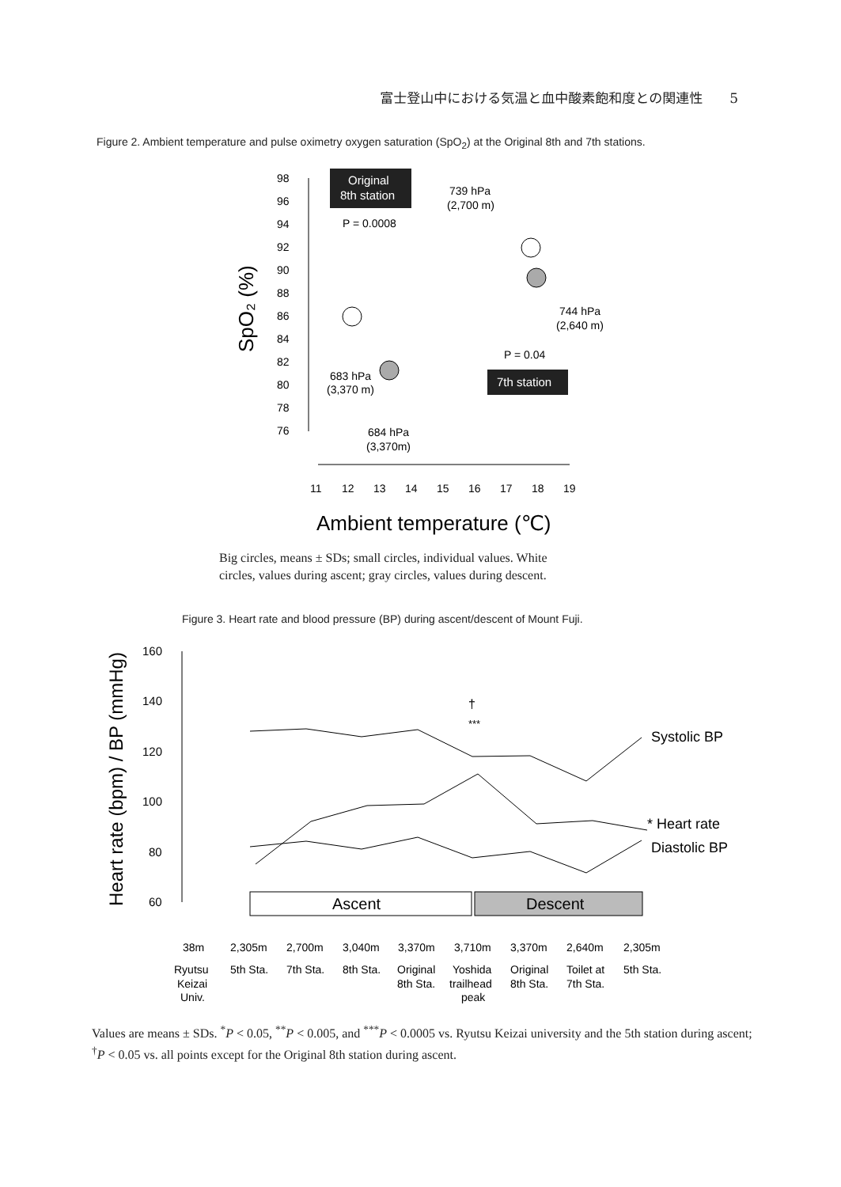富士登山中における気温と血中酸素飽和度との関連性　　5
Figure 2. Ambient temperature and pulse oximetry oxygen saturation (SpO<sub>2</sub>) at the Original 8th and 7th stations.
98
96
94
92
90
88
86
84
82
80
78
76
11
12
13
14
15
16
17
18
19
SpO₂ (%)
Ambient temperature (℃)
Original
8th station
P = 0.0008
739 hPa
(2,700 m)
744 hPa
(2,640 m)
P = 0.04
7th station
683 hPa
(3,370 m)
684 hPa
(3,370m)
Big circles, means ± SDs; small circles, individual values. White
circles, values during ascent; gray circles, values during descent.
Figure 3. Heart rate and blood pressure (BP) during ascent/descent of Mount Fuji.
Heart rate (bpm) / BP (mmHg)
160
140
120
100
80
60
Systolic BP
* Heart rate
Diastolic BP
†
***
Ascent
Descent
38m
2,305m
2,700m
3,040m
3,370m
3,710m
3,370m
2,640m
2,305m
Ryutsu
Keizai
Univ.
5th Sta.
7th Sta.
8th Sta.
Original
8th Sta.
Yoshida
trailhead
peak
Original
8th Sta.
Toilet at
7th Sta.
5th Sta.
Values are means ± SDs. <sup>*</sup>P < 0.05, <sup>**</sup>P < 0.005, and <sup>***</sup>P < 0.0005 vs. Ryutsu Keizai university and the 5th station during ascent; <sup>†</sup>P < 0.05 vs. all points except for the Original 8th station during ascent.